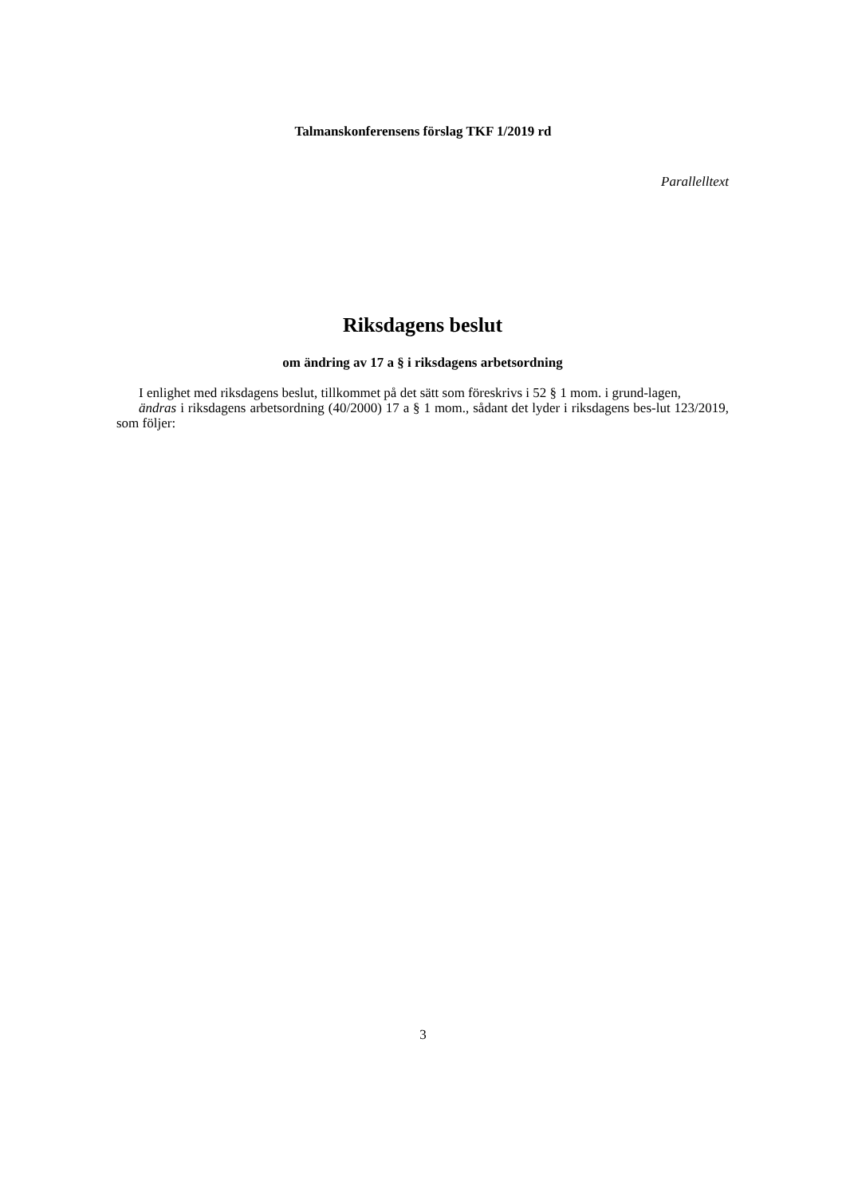Talmanskonferensens förslag TKF 1/2019 rd
Parallelltext
Riksdagens beslut
om ändring av 17 a § i riksdagens arbetsordning
I enlighet med riksdagens beslut, tillkommet på det sätt som föreskrivs i 52 § 1 mom. i grund-lagen,
ändras i riksdagens arbetsordning (40/2000) 17 a § 1 mom., sådant det lyder i riksdagens bes-lut 123/2019, som följer:
3